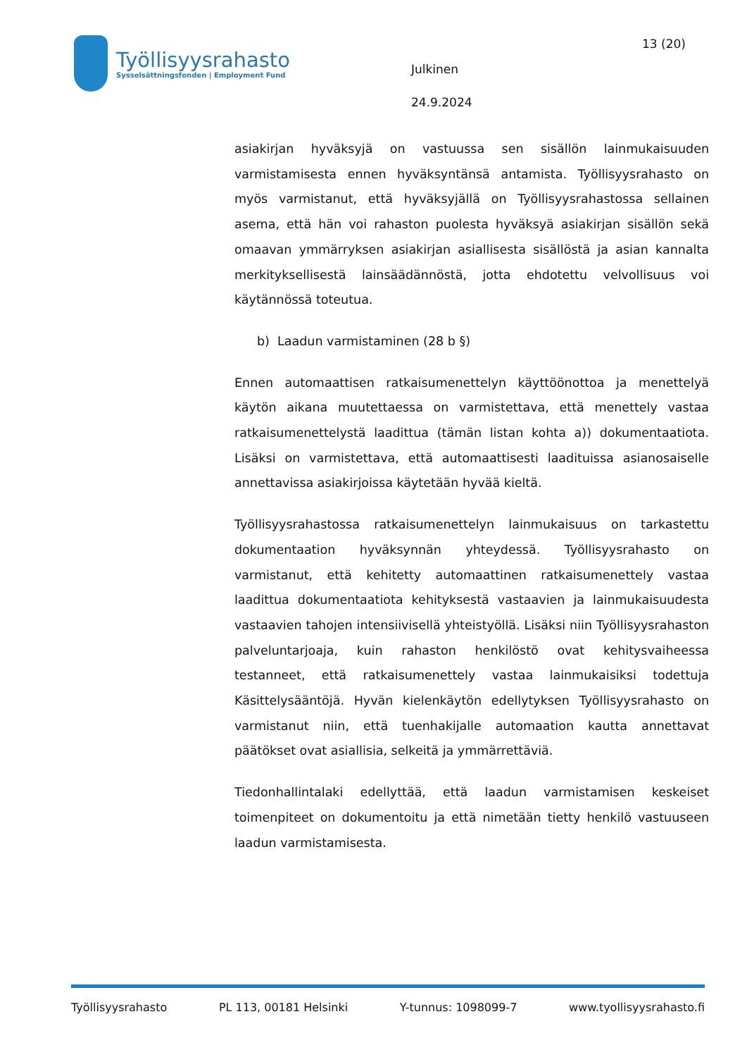Työllisyysrahasto
Sysselsättningsfonden | Employment Fund
Julkinen
24.9.2024
13 (20)
asiakirjan hyväksyjä on vastuussa sen sisällön lainmukaisuuden varmistamisesta ennen hyväksyntänsä antamista. Työllisyysrahasto on myös varmistanut, että hyväksyjällä on Työllisyysrahastossa sellainen asema, että hän voi rahaston puolesta hyväksyä asiakirjan sisällön sekä omaavan ymmärryksen asiakirjan asiallisesta sisällöstä ja asian kannalta merkityksellisestä lainsäädännöstä, jotta ehdotettu velvollisuus voi käytännössä toteutua.
b) Laadun varmistaminen (28 b §)
Ennen automaattisen ratkaisumenettelyn käyttöönottoa ja menettelyä käytön aikana muutettaessa on varmistettava, että menettely vastaa ratkaisumenettelystä laadittua (tämän listan kohta a)) dokumentaatiota. Lisäksi on varmistettava, että automaattisesti laadituissa asianosaiselle annettavissa asiakirjoissa käytetään hyvää kieltä.
Työllisyysrahastossa ratkaisumenettelyn lainmukaisuus on tarkastettu dokumentaation hyväksynnän yhteydessä. Työllisyysrahasto on varmistanut, että kehitetty automaattinen ratkaisumenettely vastaa laadittua dokumentaatiota kehityksestä vastaavien ja lainmukaisuudesta vastaavien tahojen intensiivisellä yhteistyöllä. Lisäksi niin Työllisyysrahaston palveluntarjoaja, kuin rahaston henkilöstö ovat kehitysvaiheessa testanneet, että ratkaisumenettely vastaa lainmukaisiksi todettuja Käsittelysääntöjä. Hyvän kielenkäytön edellytyksen Työllisyysrahasto on varmistanut niin, että tuenhakijalle automaation kautta annettavat päätökset ovat asiallisia, selkeitä ja ymmärrettäviä.
Tiedonhallintalaki edellyttää, että laadun varmistamisen keskeiset toimenpiteet on dokumentoitu ja että nimetään tietty henkilö vastuuseen laadun varmistamisesta.
Työllisyysrahasto PL 113, 00181 Helsinki Y-tunnus: 1098099-7 www.tyollisyysrahasto.fi